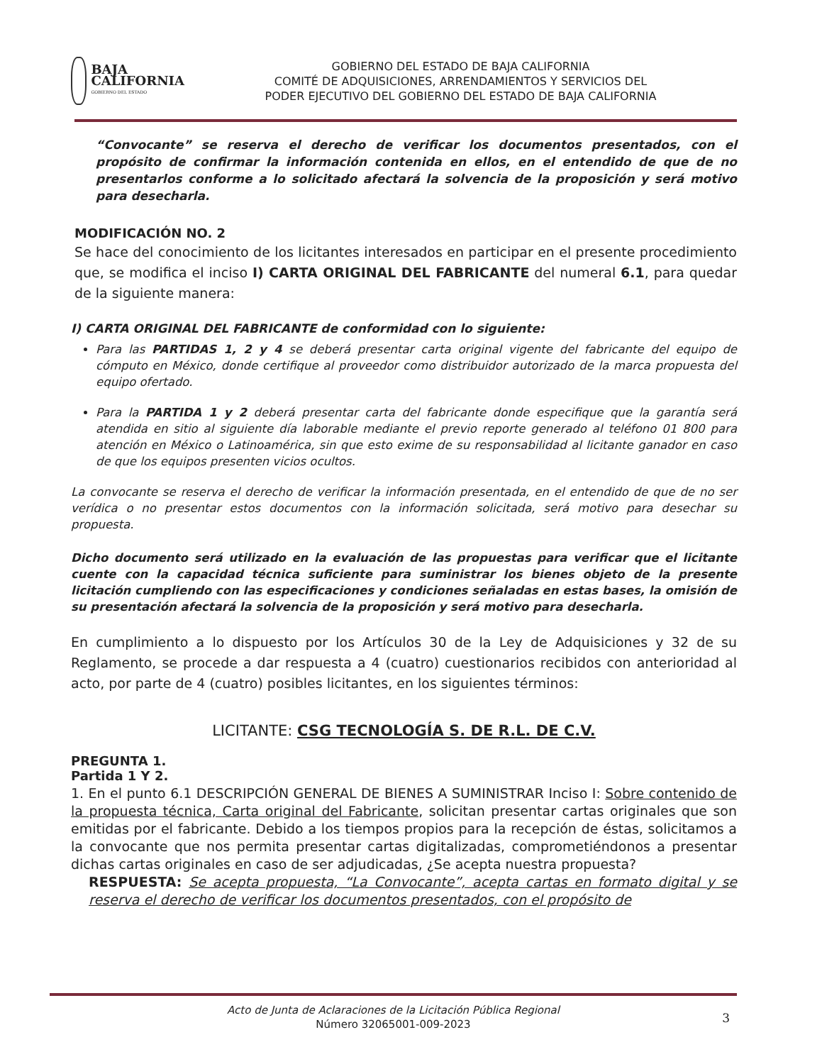BAJA
CALIFORNIA
GOBIERNO DEL ESTADO
GOBIERNO DEL ESTADO DE BAJA CALIFORNIA
COMITÉ DE ADQUISICIONES, ARRENDAMIENTOS Y SERVICIOS DEL
PODER EJECUTIVO DEL GOBIERNO DEL ESTADO DE BAJA CALIFORNIA
“Convocante” se reserva el derecho de verificar los documentos presentados, con el propósito de confirmar la información contenida en ellos, en el entendido de que de no presentarlos conforme a lo solicitado afectará la solvencia de la proposición y será motivo para desecharla.
MODIFICACIÓN NO. 2
Se hace del conocimiento de los licitantes interesados en participar en el presente procedimiento que, se modifica el inciso I) CARTA ORIGINAL DEL FABRICANTE del numeral 6.1, para quedar de la siguiente manera:
I) CARTA ORIGINAL DEL FABRICANTE de conformidad con lo siguiente:
Para las PARTIDAS 1, 2 y 4 se deberá presentar carta original vigente del fabricante del equipo de cómputo en México, donde certifique al proveedor como distribuidor autorizado de la marca propuesta del equipo ofertado.
Para la PARTIDA 1 y 2 deberá presentar carta del fabricante donde especifique que la garantía será atendida en sitio al siguiente día laborable mediante el previo reporte generado al teléfono 01 800 para atención en México o Latinoamérica, sin que esto exime de su responsabilidad al licitante ganador en caso de que los equipos presenten vicios ocultos.
La convocante se reserva el derecho de verificar la información presentada, en el entendido de que de no ser verídica o no presentar estos documentos con la información solicitada, será motivo para desechar su propuesta.
Dicho documento será utilizado en la evaluación de las propuestas para verificar que el licitante cuente con la capacidad técnica suficiente para suministrar los bienes objeto de la presente licitación cumpliendo con las especificaciones y condiciones señaladas en estas bases, la omisión de su presentación afectará la solvencia de la proposición y será motivo para desecharla.
En cumplimiento a lo dispuesto por los Artículos 30 de la Ley de Adquisiciones y 32 de su Reglamento, se procede a dar respuesta a 4 (cuatro) cuestionarios recibidos con anterioridad al acto, por parte de 4 (cuatro) posibles licitantes, en los siguientes términos:
LICITANTE: CSG TECNOLOGÍA S. DE R.L. DE C.V.
PREGUNTA 1.
Partida 1 Y 2.
1. En el punto 6.1 DESCRIPCIÓN GENERAL DE BIENES A SUMINISTRAR Inciso I: Sobre contenido de la propuesta técnica, Carta original del Fabricante, solicitan presentar cartas originales que son emitidas por el fabricante. Debido a los tiempos propios para la recepción de éstas, solicitamos a la convocante que nos permita presentar cartas digitalizadas, comprometiéndonos a presentar dichas cartas originales en caso de ser adjudicadas, ¿Se acepta nuestra propuesta?
RESPUESTA: Se acepta propuesta, “La Convocante”, acepta cartas en formato digital y se reserva el derecho de verificar los documentos presentados, con el propósito de
Acto de Junta de Aclaraciones de la Licitación Pública Regional
Número 32065001-009-2023
3